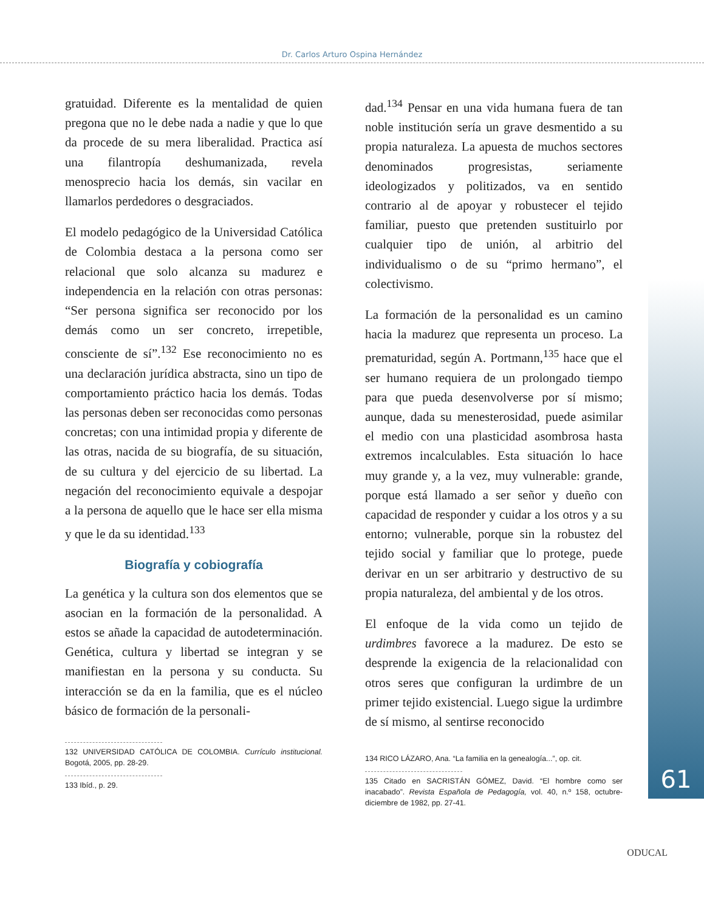Dr. Carlos Arturo Ospina Hernández
61
gratuidad. Diferente es la mentalidad de quien pregona que no le debe nada a nadie y que lo que da procede de su mera liberalidad. Practica así una filantropía deshumanizada, revela menosprecio hacia los demás, sin vacilar en llamarlos perdedores o desgraciados.
El modelo pedagógico de la Universidad Católica de Colombia destaca a la persona como ser relacional que solo alcanza su madurez e independencia en la relación con otras personas: “Ser persona significa ser reconocido por los demás como un ser concreto, irrepetible, consciente de sí”.<sup>132</sup> Ese reconocimiento no es una declaración jurídica abstracta, sino un tipo de comportamiento práctico hacia los demás. Todas las personas deben ser reconocidas como personas concretas; con una intimidad propia y diferente de las otras, nacida de su biografía, de su situación, de su cultura y del ejercicio de su libertad. La negación del reconocimiento equivale a despojar a la persona de aquello que le hace ser ella misma y que le da su identidad.<sup>133</sup>
Biografía y cobiografía
La genética y la cultura son dos elementos que se asocian en la formación de la personalidad. A estos se añade la capacidad de autodeterminación. Genética, cultura y libertad se integran y se manifiestan en la persona y su conducta. Su interacción se da en la familia, que es el núcleo básico de formación de la personali-
132 UNIVERSIDAD CATÓLICA DE COLOMBIA. Currículo institucional. Bogotá, 2005, pp. 28-29.
133 Ibíd., p. 29.
dad.<sup>134</sup> Pensar en una vida humana fuera de tan noble institución sería un grave desmentido a su propia naturaleza. La apuesta de muchos sectores denominados progresistas, seriamente ideologizados y politizados, va en sentido contrario al de apoyar y robustecer el tejido familiar, puesto que pretenden sustituirlo por cualquier tipo de unión, al arbitrio del individualismo o de su “primo hermano”, el colectivismo.
La formación de la personalidad es un camino hacia la madurez que representa un proceso. La prematuridad, según A. Portmann,<sup>135</sup> hace que el ser humano requiera de un prolongado tiempo para que pueda desenvolverse por sí mismo; aunque, dada su menesterosidad, puede asimilar el medio con una plasticidad asombrosa hasta extremos incalculables. Esta situación lo hace muy grande y, a la vez, muy vulnerable: grande, porque está llamado a ser señor y dueño con capacidad de responder y cuidar a los otros y a su entorno; vulnerable, porque sin la robustez del tejido social y familiar que lo protege, puede derivar en un ser arbitrario y destructivo de su propia naturaleza, del ambiental y de los otros.
El enfoque de la vida como un tejido de urdimbres favorece a la madurez. De esto se desprende la exigencia de la relacionalidad con otros seres que configuran la urdimbre de un primer tejido existencial. Luego sigue la urdimbre de sí mismo, al sentirse reconocido
134 RICO LÁZARO, Ana. “La familia en la genealogía...”, op. cit.
135 Citado en SACRISTÁN GÓMEZ, David. “El hombre como ser inacabado”. Revista Española de Pedagogía, vol. 40, n.º 158, octubre-diciembre de 1982, pp. 27-41.
ODUCAL